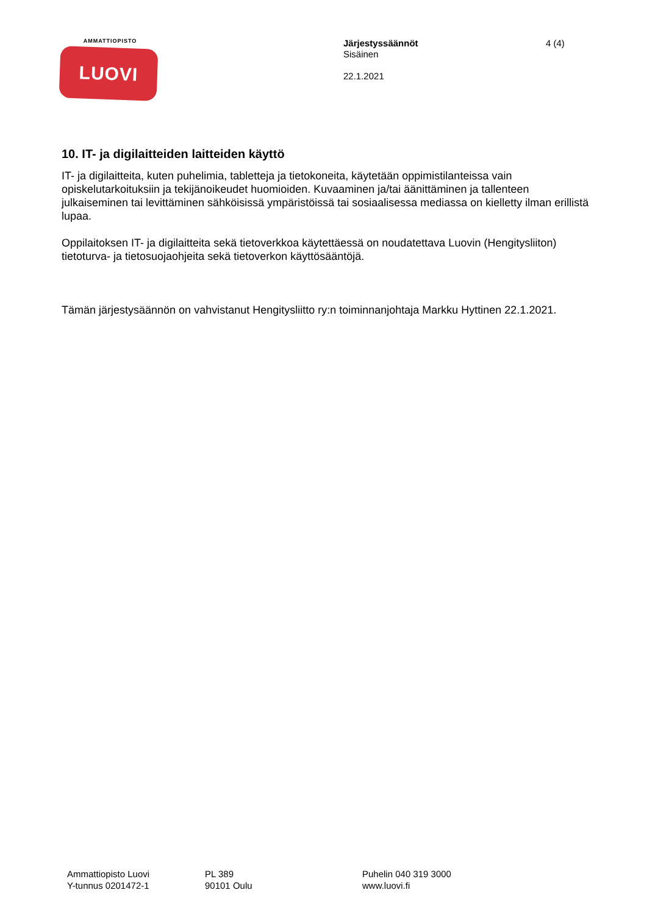AMMATTIOPISTO
LUOVI
Järjestyssäännöt
Sisäinen
22.1.2021
4 (4)
10. IT- ja digilaitteiden laitteiden käyttö
IT- ja digilaitteita, kuten puhelimia, tabletteja ja tietokoneita, käytetään oppimistilanteissa vain opiskelutarkoituksiin ja tekijänoikeudet huomioiden. Kuvaaminen ja/tai äänittäminen ja tallenteen julkaiseminen tai levittäminen sähköisissä ympäristöissä tai sosiaalisessa mediassa on kielletty ilman erillistä lupaa.
Oppilaitoksen IT- ja digilaitteita sekä tietoverkkoa käytettäessä on noudatettava Luovin (Hengitysliiton) tietoturva- ja tietosuojaohjeita sekä tietoverkon käyttösääntöjä.
Tämän järjestysäännön on vahvistanut Hengitysliitto ry:n toiminnanjohtaja Markku Hyttinen 22.1.2021.
Ammattiopisto Luovi
Y-tunnus 0201472-1
PL 389
90101 Oulu
Puhelin 040 319 3000
www.luovi.fi